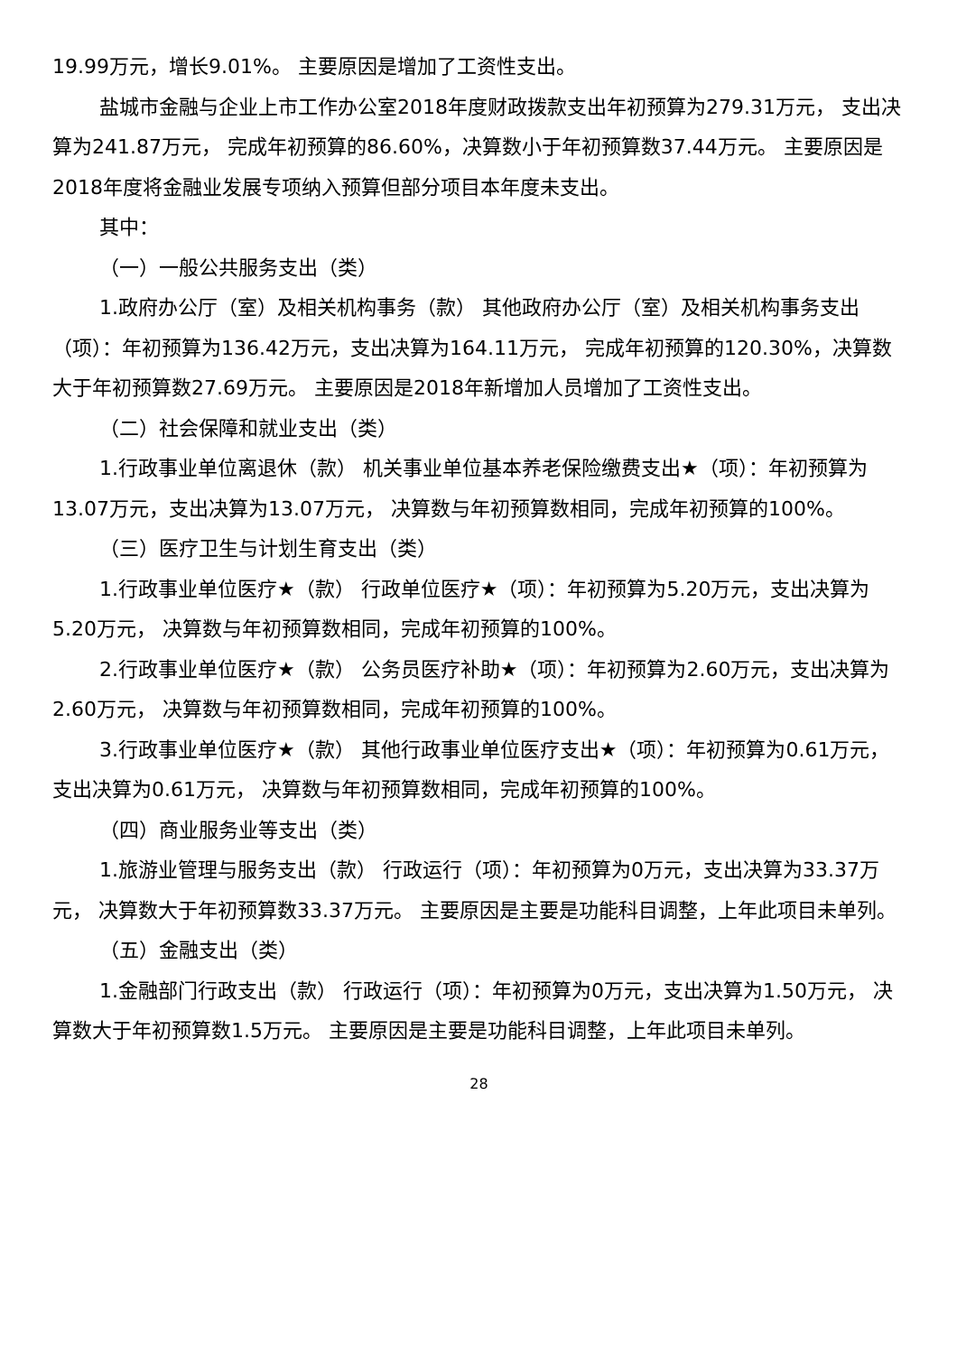19.99万元，增长9.01%。 主要原因是增加了工资性支出。
盐城市金融与企业上市工作办公室2018年度财政拨款支出年初预算为279.31万元， 支出决算为241.87万元， 完成年初预算的86.60%，决算数小于年初预算数37.44万元。 主要原因是2018年度将金融业发展专项纳入预算但部分项目本年度未支出。
其中：
（一）一般公共服务支出（类）
1.政府办公厅（室）及相关机构事务（款） 其他政府办公厅（室）及相关机构事务支出（项）：年初预算为136.42万元，支出决算为164.11万元， 完成年初预算的120.30%，决算数大于年初预算数27.69万元。 主要原因是2018年新增加人员增加了工资性支出。
（二）社会保障和就业支出（类）
1.行政事业单位离退休（款） 机关事业单位基本养老保险缴费支出★（项）：年初预算为13.07万元，支出决算为13.07万元， 决算数与年初预算数相同，完成年初预算的100%。
（三）医疗卫生与计划生育支出（类）
1.行政事业单位医疗★（款） 行政单位医疗★（项）：年初预算为5.20万元，支出决算为5.20万元， 决算数与年初预算数相同，完成年初预算的100%。
2.行政事业单位医疗★（款） 公务员医疗补助★（项）：年初预算为2.60万元，支出决算为2.60万元， 决算数与年初预算数相同，完成年初预算的100%。
3.行政事业单位医疗★（款） 其他行政事业单位医疗支出★（项）：年初预算为0.61万元，支出决算为0.61万元， 决算数与年初预算数相同，完成年初预算的100%。
（四）商业服务业等支出（类）
1.旅游业管理与服务支出（款） 行政运行（项）：年初预算为0万元，支出决算为33.37万元， 决算数大于年初预算数33.37万元。 主要原因是主要是功能科目调整，上年此项目未单列。
（五）金融支出（类）
1.金融部门行政支出（款） 行政运行（项）：年初预算为0万元，支出决算为1.50万元， 决算数大于年初预算数1.5万元。 主要原因是主要是功能科目调整，上年此项目未单列。
28